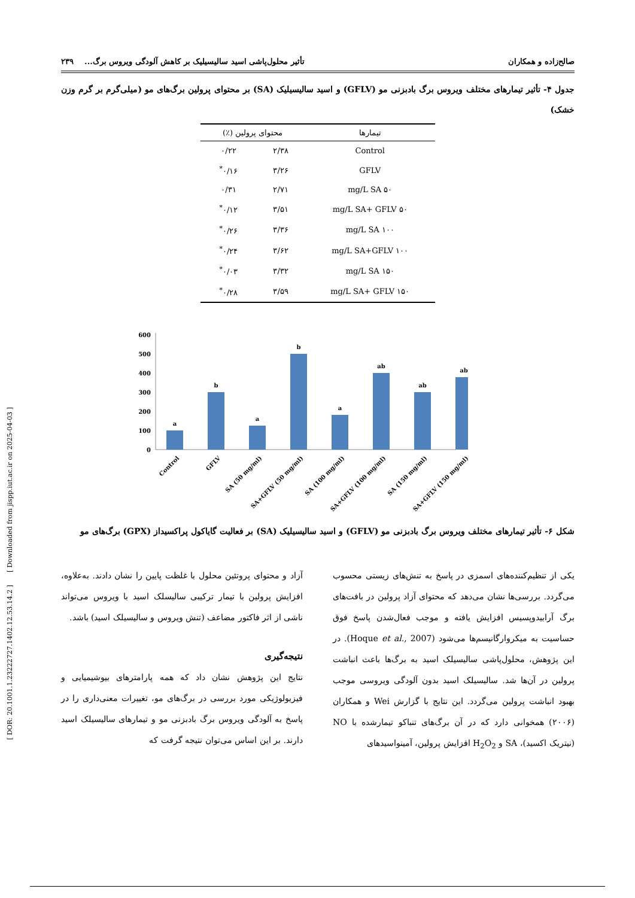صالح‌زاده و همکاران تأثیر محلول‌پاشی اسید سالیسیلیک بر کاهش آلودگی ویروس برگ... ۲۳۹
جدول ۴- تأثیر تیمارهای مختلف ویروس برگ بادبزنی مو (GFLV) و اسید سالیسیلیک (SA) بر محتوای پرولین برگ‌های مو (میلی‌گرم بر گرم وزن خشک)
| تیمارها | محتوای پرولین (٪) | |
| --- | --- | --- |
| Control | ۲/۳۸ | ۰/۲۲ |
| GFLV | ۳/۲۶ | ۰/۱۶<sup>*</sup> |
| ۵۰ mg/L SA | ۲/۷۱ | ۰/۳۱ |
| ۵۰ mg/L SA+ GFLV | ۳/۵۱ | ۰/۱۲<sup>*</sup> |
| ۱۰۰ mg/L SA | ۳/۳۶ | ۰/۲۶<sup>*</sup> |
| ۱۰۰ mg/L SA+GFLV | ۳/۶۲ | ۰/۲۴<sup>*</sup> |
| ۱۵۰ mg/L SA | ۳/۳۲ | ۰/۰۳<sup>*</sup> |
| ۱۵۰ mg/L SA+ GFLV | ۳/۵۹ | ۰/۲۸<sup>*</sup> |
600
500
400
300
200
100
0
a
b
a
b
a
ab
ab
ab
Control
GFLV
SA (50 mg/ml)
SA+GFLV (50 mg/ml)
SA (100 mg/ml)
SA+GFLV (100 mg/ml)
SA (150 mg/ml)
SA+GFLV (150 mg/ml)
شکل ۶- تأثیر تیمارهای مختلف ویروس برگ بادبزنی مو (GFLV) و اسید سالیسیلیک (SA) بر فعالیت گایاکول پراکسیداز (GPX) برگ‌های مو
یکی از تنظیم‌کننده‌های اسمزی در پاسخ به تنش‌های زیستی محسوب می‌گردد. بررسی‌ها نشان می‌دهد که محتوای آزاد پرولین در بافت‌های برگ آرابیدوپسیس افزایش یافته و موجب فعال‌شدن پاسخ فوق حساسیت به میکروارگانیسم‌ها می‌شود (Hoque et al., 2007). در این پژوهش، محلول‌پاشی سالیسیلک اسید به برگ‌ها باعث انباشت پرولین در آن‌ها شد. سالیسیلک اسید بدون آلودگی ویروسی موجب بهبود انباشت پرولین می‌گردد. این نتایج با گزارش Wei و همکاران (۲۰۰۶) همخوانی دارد که در آن برگ‌های تنباکو تیمارشده با NO (نیتریک اکسید)، SA و H<sub>2</sub>O<sub>2</sub> افزایش پرولین، آمینواسیدهای
آزاد و محتوای پروتئین محلول با غلظت پایین را نشان دادند. به‌علاوه، افزایش پرولین با تیمار ترکیبی سالیسلک اسید با ویروس می‌تواند ناشی از اثر فاکتور مضاعف (تنش ویروس و سالیسیلک اسید) باشد.
نتیجه‌گیری
نتایج این پژوهش نشان داد که همه پارامترهای بیوشیمیایی و فیزیولوژیکی مورد بررسی در برگ‌های مو، تغییرات معنی‌داری را در پاسخ به آلودگی ویروس برگ بادبزنی مو و تیمارهای سالیسیلک اسید دارند. بر این اساس می‌توان نتیجه گرفت که
[ DOR: 20.1001.1.23222727.1402.12.53.14.2 ] [ Downloaded from jispp.iut.ac.ir on 2025-04-03 ]